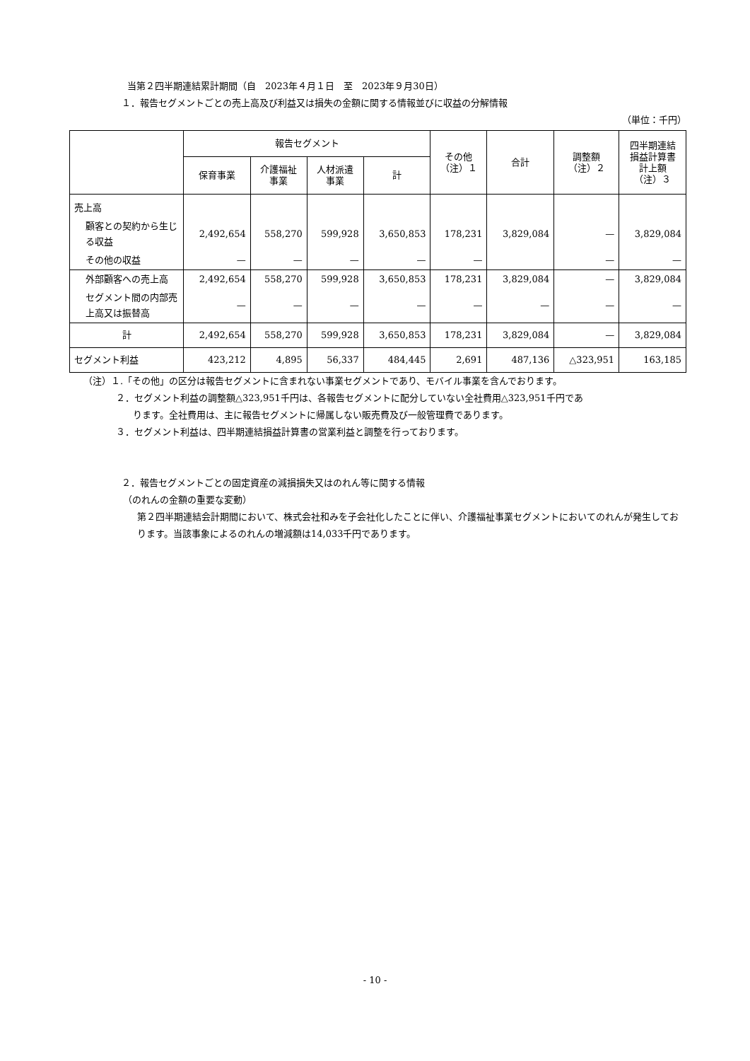当第２四半期連結累計期間（自　2023年４月１日　至　2023年９月30日）
１．報告セグメントごとの売上高及び利益又は損失の金額に関する情報並びに収益の分解情報
（単位：千円）
| | 報告セグメント | | | | その他 （注）１ | 合計 | 調整額 （注）２ | 四半期連結 損益計算書 計上額 （注）３ |
| --- | --- | --- | --- | --- | --- | --- | --- | --- |
| | 保育事業 | 介護福祉 事業 | 人材派遣 事業 | 計 | | | | |
| 売上高 | | | | | | | | |
| 顧客との契約から生じる収益 | 2,492,654 | 558,270 | 599,928 | 3,650,853 | 178,231 | 3,829,084 | — | 3,829,084 |
| その他の収益 | — | — | — | — | — | | — | — |
| 外部顧客への売上高 | 2,492,654 | 558,270 | 599,928 | 3,650,853 | 178,231 | 3,829,084 | — | 3,829,084 |
| セグメント間の内部売上高又は振替高 | — | — | — | — | — | — | — | — |
| 計 | 2,492,654 | 558,270 | 599,928 | 3,650,853 | 178,231 | 3,829,084 | — | 3,829,084 |
| セグメント利益 | 423,212 | 4,895 | 56,337 | 484,445 | 2,691 | 487,136 | △323,951 | 163,185 |
（注）１.「その他」の区分は報告セグメントに含まれない事業セグメントであり、モバイル事業を含んでおります。
２．セグメント利益の調整額△323,951千円は、各報告セグメントに配分していない全社費用△323,951千円であ
ります。全社費用は、主に報告セグメントに帰属しない販売費及び一般管理費であります。
３．セグメント利益は、四半期連結損益計算書の営業利益と調整を行っております。
２．報告セグメントごとの固定資産の減損損失又はのれん等に関する情報
（のれんの金額の重要な変動）
第２四半期連結会計期間において、株式会社和みを子会社化したことに伴い、介護福祉事業セグメントにおいてのれんが発生しております。当該事象によるのれんの増減額は14,033千円であります。
- 10 -